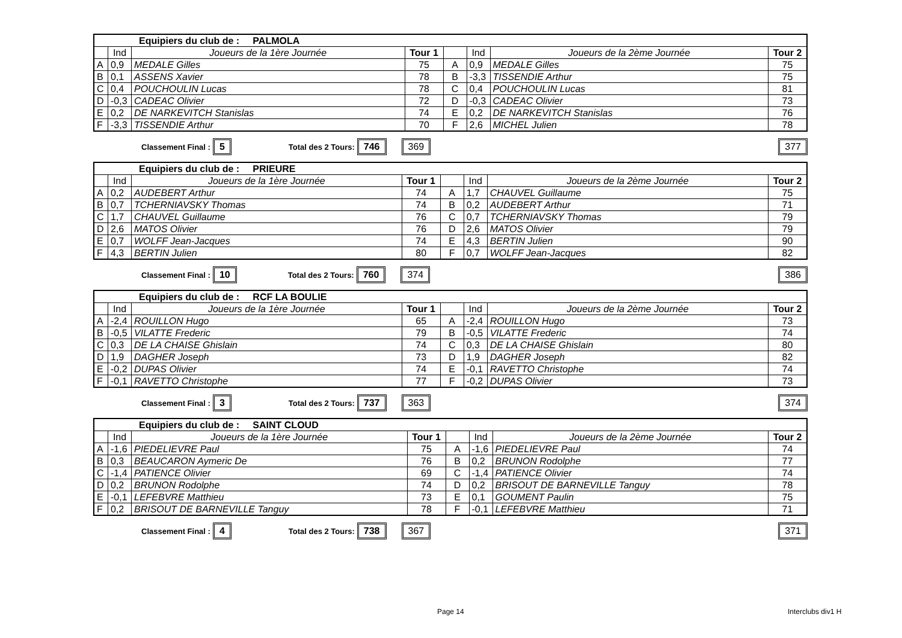| Equipiers du club de : PALMOLA | | | | | | | |
| | Ind | Joueurs de la 1ère Journée | Tour 1 | | Ind | Joueurs de la 2ème Journée | Tour 2 |
| A | 0,9 | MEDALE Gilles | 75 | A | 0,9 | MEDALE Gilles | 75 |
| B | 0,1 | ASSENS Xavier | 78 | B | -3,3 | TISSENDIE Arthur | 75 |
| C | 0,4 | POUCHOULIN Lucas | 78 | C | 0,4 | POUCHOULIN Lucas | 81 |
| D | -0,3 | CADEAC Olivier | 72 | D | -0,3 | CADEAC Olivier | 73 |
| E | 0,2 | DE NARKEVITCH Stanislas | 74 | E | 0,2 | DE NARKEVITCH Stanislas | 76 |
| F | -3,3 | TISSENDIE Arthur | 70 | F | 2,6 | MICHEL Julien | 78 |
Classement Final : 5 Total des 2 Tours: 746 369 377
| Equipiers du club de : PRIEURE | | | | | | | |
| | Ind | Joueurs de la 1ère Journée | Tour 1 | | Ind | Joueurs de la 2ème Journée | Tour 2 |
| A | 0,2 | AUDEBERT Arthur | 74 | A | 1,7 | CHAUVEL Guillaume | 75 |
| B | 0,7 | TCHERNIAVSKY Thomas | 74 | B | 0,2 | AUDEBERT Arthur | 71 |
| C | 1,7 | CHAUVEL Guillaume | 76 | C | 0,7 | TCHERNIAVSKY Thomas | 79 |
| D | 2,6 | MATOS Olivier | 76 | D | 2,6 | MATOS Olivier | 79 |
| E | 0,7 | WOLFF Jean-Jacques | 74 | E | 4,3 | BERTIN Julien | 90 |
| F | 4,3 | BERTIN Julien | 80 | F | 0,7 | WOLFF Jean-Jacques | 82 |
Classement Final : 10 Total des 2 Tours: 760 374 386
| Equipiers du club de : RCF LA BOULIE | | | | | | | |
| | Ind | Joueurs de la 1ère Journée | Tour 1 | | Ind | Joueurs de la 2ème Journée | Tour 2 |
| A | -2,4 | ROUILLON Hugo | 65 | A | -2,4 | ROUILLON Hugo | 73 |
| B | -0,5 | VILATTE Frederic | 79 | B | -0,5 | VILATTE Frederic | 74 |
| C | 0,3 | DE LA CHAISE Ghislain | 74 | C | 0,3 | DE LA CHAISE Ghislain | 80 |
| D | 1,9 | DAGHER Joseph | 73 | D | 1,9 | DAGHER Joseph | 82 |
| E | -0,2 | DUPAS Olivier | 74 | E | -0,1 | RAVETTO Christophe | 74 |
| F | -0,1 | RAVETTO Christophe | 77 | F | -0,2 | DUPAS Olivier | 73 |
Classement Final : 3 Total des 2 Tours: 737 363 374
| Equipiers du club de : SAINT CLOUD | | | | | | | |
| | Ind | Joueurs de la 1ère Journée | Tour 1 | | Ind | Joueurs de la 2ème Journée | Tour 2 |
| A | -1,6 | PIEDELIEVRE Paul | 75 | A | -1,6 | PIEDELIEVRE Paul | 74 |
| B | 0,3 | BEAUCARON Aymeric De | 76 | B | 0,2 | BRUNON Rodolphe | 77 |
| C | -1,4 | PATIENCE Olivier | 69 | C | -1,4 | PATIENCE Olivier | 74 |
| D | 0,2 | BRUNON Rodolphe | 74 | D | 0,2 | BRISOUT DE BARNEVILLE Tanguy | 78 |
| E | -0,1 | LEFEBVRE Matthieu | 73 | E | 0,1 | GOUMENT Paulin | 75 |
| F | 0,2 | BRISOUT DE BARNEVILLE Tanguy | 78 | F | -0,1 | LEFEBVRE Matthieu | 71 |
Classement Final : 4 Total des 2 Tours: 738 367 371
Page 14 Interclubs div1 H